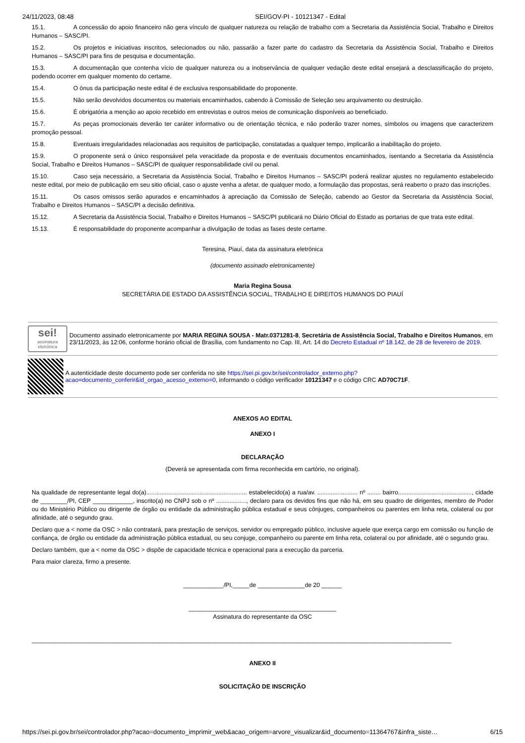24/11/2023, 08:48 SEI/GOV-PI - 10121347 - Edital
15.1. A concessão do apoio financeiro não gera vínculo de qualquer natureza ou relação de trabalho com a Secretaria da Assistência Social, Trabalho e Direitos Humanos – SASC/PI.
15.2. Os projetos e iniciativas inscritos, selecionados ou não, passarão a fazer parte do cadastro da Secretaria da Assistência Social, Trabalho e Direitos Humanos – SASC/PI para fins de pesquisa e documentação.
15.3. A documentação que contenha vício de qualquer natureza ou a inobservância de qualquer vedação deste edital ensejará a desclassificação do projeto, podendo ocorrer em qualquer momento do certame.
15.4. O ônus da participação neste edital é de exclusiva responsabilidade do proponente.
15.5. Não serão devolvidos documentos ou materiais encaminhados, cabendo à Comissão de Seleção seu arquivamento ou destruição.
15.6. É obrigatória a menção ao apoio recebido em entrevistas e outros meios de comunicação disponíveis ao beneficiado.
15.7. As peças promocionais deverão ter caráter informativo ou de orientação técnica, e não poderão trazer nomes, símbolos ou imagens que caracterizem promoção pessoal.
15.8. Eventuais irregularidades relacionadas aos requisitos de participação, constatadas a qualquer tempo, implicarão a inabilitação do projeto.
15.9. O proponente será o único responsável pela veracidade da proposta e de eventuais documentos encaminhados, isentando a Secretaria da Assistência Social, Trabalho e Direitos Humanos – SASC/PI de qualquer responsabilidade civil ou penal.
15.10. Caso seja necessário, a Secretaria da Assistência Social, Trabalho e Direitos Humanos – SASC/PI poderá realizar ajustes no regulamento estabelecido neste edital, por meio de publicação em seu sitio oficial, caso o ajuste venha a afetar, de qualquer modo, a formulação das propostas, será reaberto o prazo das inscrições.
15.11. Os casos omissos serão apurados e encaminhados à apreciação da Comissão de Seleção, cabendo ao Gestor da Secretaria da Assistência Social, Trabalho e Direitos Humanos – SASC/PI a decisão definitiva.
15.12. A Secretaria da Assistência Social, Trabalho e Direitos Humanos – SASC/PI publicará no Diário Oficial do Estado as portarias de que trata este edital.
15.13. É responsabilidade do proponente acompanhar a divulgação de todas as fases deste certame.
Teresina, Piauí, data da assinatura eletrônica
(documento assinado eletronicamente)
Maria Regina Sousa
SECRETÁRIA DE ESTADO DA ASSISTÊNCIA SOCIAL, TRABALHO E DIREITOS HUMANOS DO PIAUÍ
sei!
assinatura eletrônica
Documento assinado eletronicamente por MARIA REGINA SOUSA - Matr.0371281-8, Secretária de Assistência Social, Trabalho e Direitos Humanos, em 23/11/2023, às 12:06, conforme horário oficial de Brasília, com fundamento no Cap. III, Art. 14 do Decreto Estadual nº 18.142, de 28 de fevereiro de 2019.
A autenticidade deste documento pode ser conferida no site https://sei.pi.gov.br/sei/controlador_externo.php?acao=documento_conferir&id_orgao_acesso_externo=0, informando o código verificador 10121347 e o código CRC AD70C71F.
ANEXOS AO EDITAL
ANEXO I
DECLARAÇÃO
(Deverá se apresentada com firma reconhecida em cartório, no original).
Na qualidade de representante legal do(a)............................................................ estabelecido(a) a rua/av. ........................ nº ........ bairro............................................, cidade de ________/PI, CEP ____________, inscrito(a) no CNPJ sob o nº .................., declaro para os devidos fins que não há, em seu quadro de dirigentes, membro de Poder ou do Ministério Público ou dirigente de órgão ou entidade da administração pública estadual e seus cônjuges, companheiros ou parentes em linha reta, colateral ou por afinidade, até o segundo grau.
Declaro que a < nome da OSC > não contratará, para prestação de serviços, servidor ou empregado público, inclusive aquele que exerça cargo em comissão ou função de confiança, de órgão ou entidade da administração pública estadual, ou seu conjuge, companheiro ou parente em linha reta, colateral ou por afinidade, até o segundo grau.
Declaro também, que a < nome da OSC > dispõe de capacidade técnica e operacional para a execução da parceria.
Para maior clareza, firmo a presente.
____________/PI,_____de ______________de 20 ______
____________________________________________
Assinatura do representante da OSC
_____________________________________________________________________________________________________________________________
ANEXO II
SOLICITAÇÃO DE INSCRIÇÃO
https://sei.pi.gov.br/sei/controlador.php?acao=documento_imprimir_web&acao_origem=arvore_visualizar&id_documento=11364767&infra_siste… 6/15